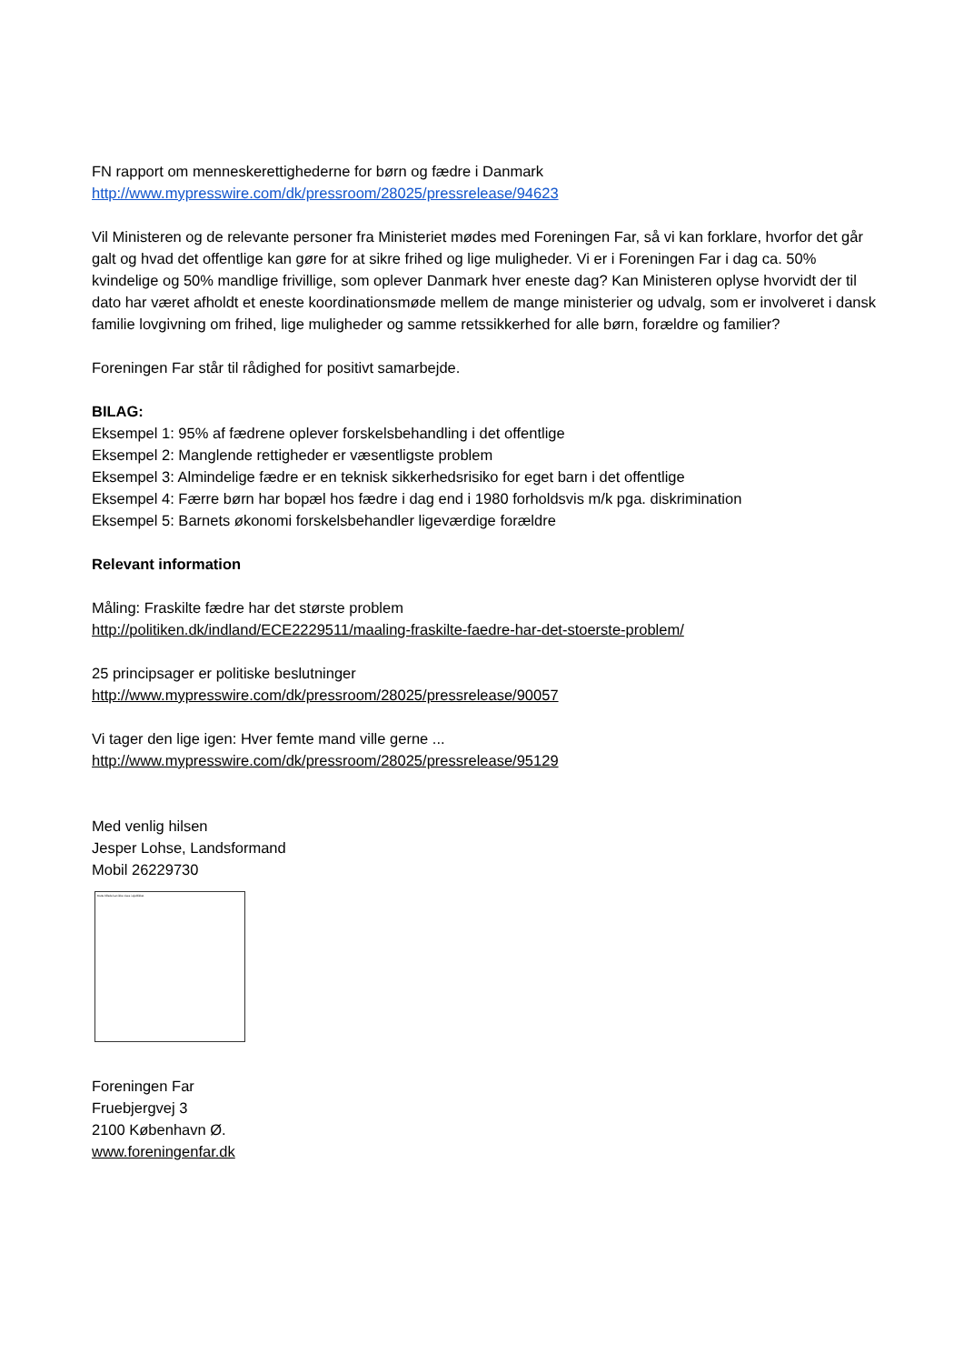FN rapport om menneskerettighederne for børn og fædre i Danmark
http://www.mypresswire.com/dk/pressroom/28025/pressrelease/94623
Vil Ministeren og de relevante personer fra Ministeriet mødes med Foreningen Far, så vi kan forklare, hvorfor det går galt og hvad det offentlige kan gøre for at sikre frihed og lige muligheder. Vi er i Foreningen Far i dag ca. 50% kvindelige og 50% mandlige frivillige, som oplever Danmark hver eneste dag? Kan Ministeren oplyse hvorvidt der til dato har været afholdt et eneste koordinationsmøde mellem de mange ministerier og udvalg, som er involveret i dansk familie lovgivning om frihed, lige muligheder og samme retssikkerhed for alle børn, forældre og familier?
Foreningen Far står til rådighed for positivt samarbejde.
BILAG:
Eksempel 1: 95% af fædrene oplever forskelsbehandling i det offentlige
Eksempel 2: Manglende rettigheder er væsentligste problem
Eksempel 3: Almindelige fædre er en teknisk sikkerhedsrisiko for eget barn i det offentlige
Eksempel 4: Færre børn har bopæl hos fædre i dag end i 1980 forholdsvis m/k pga. diskrimination
Eksempel 5: Barnets økonomi forskelsbehandler ligeværdige forældre
Relevant information
Måling: Fraskilte fædre har det største problem
http://politiken.dk/indland/ECE2229511/maaling-fraskilte-faedre-har-det-stoerste-problem/
25 principsager er politiske beslutninger
http://www.mypresswire.com/dk/pressroom/28025/pressrelease/90057
Vi tager den lige igen: Hver femte mand ville gerne ...
http://www.mypresswire.com/dk/pressroom/28025/pressrelease/95129
Med venlig hilsen
Jesper Lohse, Landsformand
Mobil 26229730
Dette billede kan ikke vises i øjeblikket.
Foreningen Far
Fruebjergvej 3
2100 København Ø.
www.foreningenfar.dk